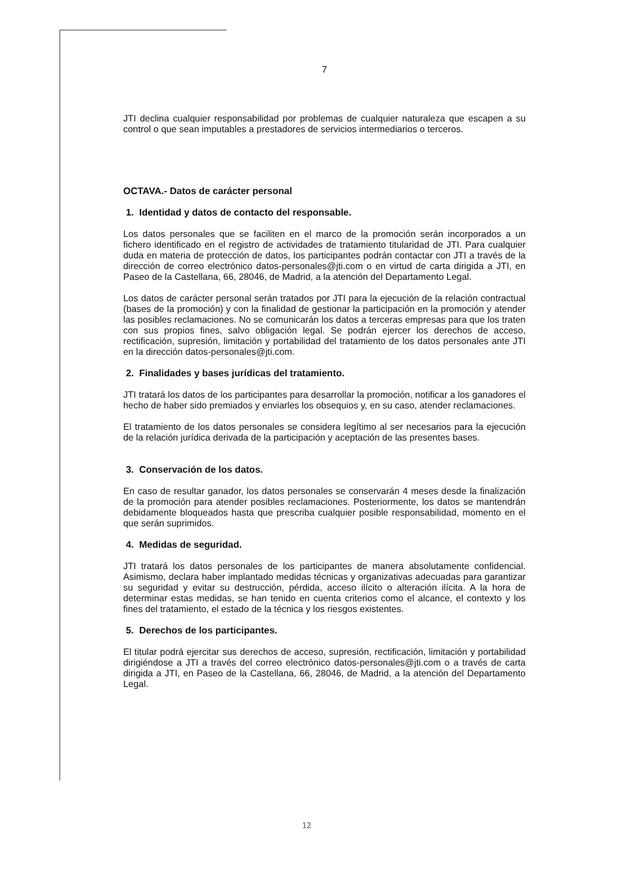7
JTI declina cualquier responsabilidad por problemas de cualquier naturaleza que escapen a su control o que sean imputables a prestadores de servicios intermediarios o terceros.
OCTAVA.- Datos de carácter personal
1. Identidad y datos de contacto del responsable.
Los datos personales que se faciliten en el marco de la promoción serán incorporados a un fichero identificado en el registro de actividades de tratamiento titularidad de JTI. Para cualquier duda en materia de protección de datos, los participantes podrán contactar con JTI a través de la dirección de correo electrónico datos-personales@jti.com o en virtud de carta dirigida a JTI, en Paseo de la Castellana, 66, 28046, de Madrid, a la atención del Departamento Legal.
Los datos de carácter personal serán tratados por JTI para la ejecución de la relación contractual (bases de la promoción) y con la finalidad de gestionar la participación en la promoción y atender las posibles reclamaciones. No se comunicarán los datos a terceras empresas para que los traten con sus propios fines, salvo obligación legal. Se podrán ejercer los derechos de acceso, rectificación, supresión, limitación y portabilidad del tratamiento de los datos personales ante JTI en la dirección datos-personales@jti.com.
2. Finalidades y bases jurídicas del tratamiento.
JTI tratará los datos de los participantes para desarrollar la promoción, notificar a los ganadores el hecho de haber sido premiados y enviarles los obsequios y, en su caso, atender reclamaciones.
El tratamiento de los datos personales se considera legítimo al ser necesarios para la ejecución de la relación jurídica derivada de la participación y aceptación de las presentes bases.
3. Conservación de los datos.
En caso de resultar ganador, los datos personales se conservarán 4 meses desde la finalización de la promoción para atender posibles reclamaciones. Posteriormente, los datos se mantendrán debidamente bloqueados hasta que prescriba cualquier posible responsabilidad, momento en el que serán suprimidos.
4. Medidas de seguridad.
JTI tratará los datos personales de los participantes de manera absolutamente confidencial. Asimismo, declara haber implantado medidas técnicas y organizativas adecuadas para garantizar su seguridad y evitar su destrucción, pérdida, acceso ilícito o alteración ilícita. A la hora de determinar estas medidas, se han tenido en cuenta criterios como el alcance, el contexto y los fines del tratamiento, el estado de la técnica y los riesgos existentes.
5. Derechos de los participantes.
El titular podrá ejercitar sus derechos de acceso, supresión, rectificación, limitación y portabilidad dirigiéndose a JTI a través del correo electrónico datos-personales@jti.com o a través de carta dirigida a JTI, en Paseo de la Castellana, 66, 28046, de Madrid, a la atención del Departamento Legal.
12